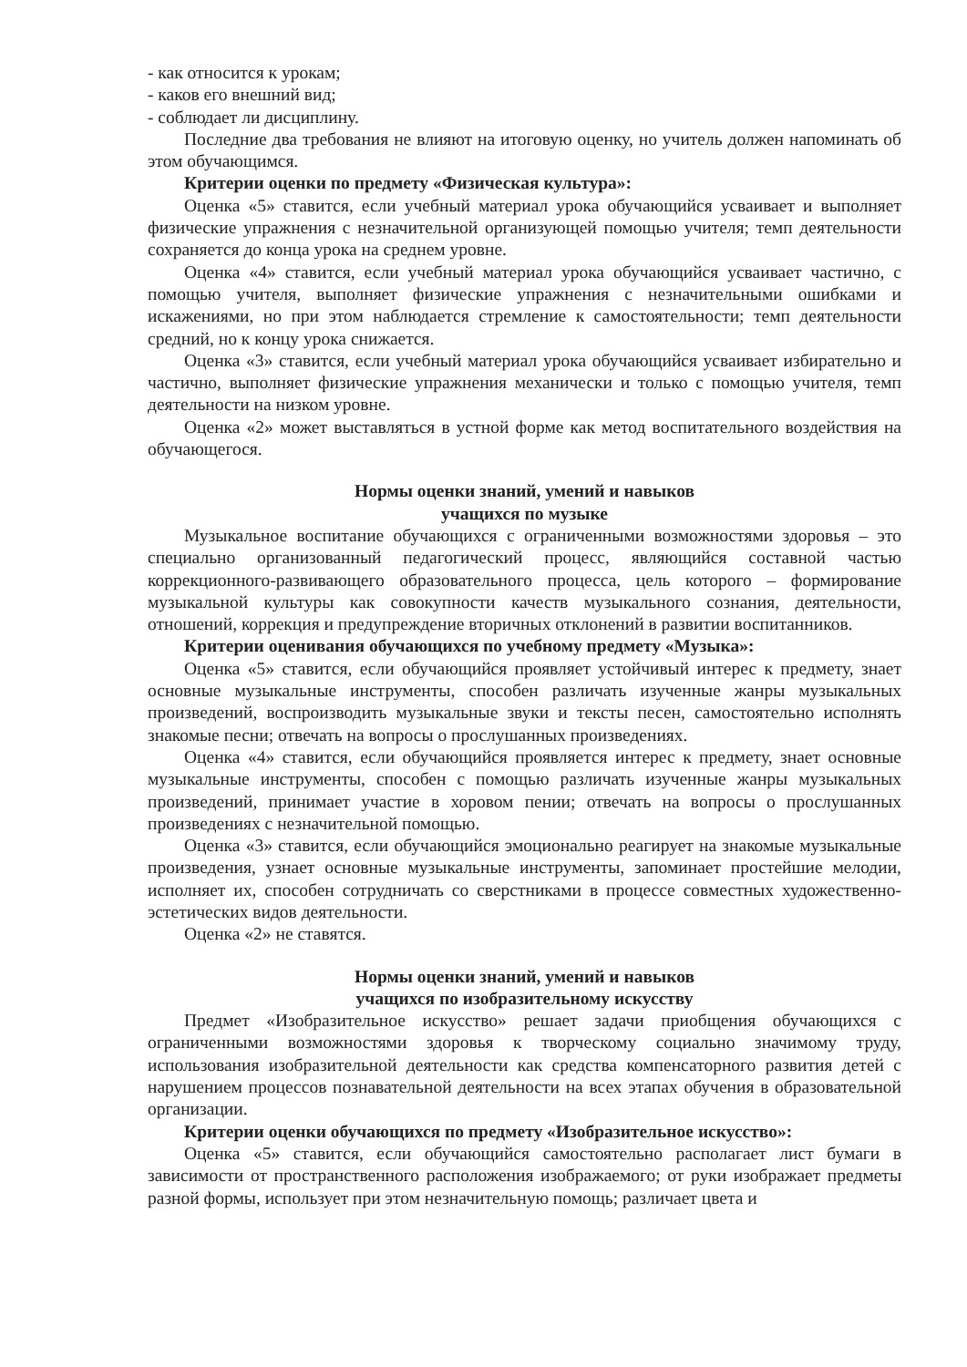- как относится к урокам;
- каков его внешний вид;
- соблюдает ли дисциплину.
Последние два требования не влияют на итоговую оценку, но учитель должен напоминать об этом обучающимся.
Критерии оценки по предмету «Физическая культура»:
Оценка «5» ставится, если учебный материал урока обучающийся усваивает и выполняет физические упражнения с незначительной организующей помощью учителя; темп деятельности сохраняется до конца урока на среднем уровне.
Оценка «4» ставится, если учебный материал урока обучающийся усваивает частично, с помощью учителя, выполняет физические упражнения с незначительными ошибками и искажениями, но при этом наблюдается стремление к самостоятельности; темп деятельности средний, но к концу урока снижается.
Оценка «3» ставится, если учебный материал урока обучающийся усваивает избирательно и частично, выполняет физические упражнения механически и только с помощью учителя, темп деятельности на низком уровне.
Оценка «2» может выставляться в устной форме как метод воспитательного воздействия на обучающегося.
Нормы оценки знаний, умений и навыков
учащихся по музыке
Музыкальное воспитание обучающихся с ограниченными возможностями здоровья – это специально организованный педагогический процесс, являющийся составной частью коррекционного-развивающего образовательного процесса, цель которого – формирование музыкальной культуры как совокупности качеств музыкального сознания, деятельности, отношений, коррекция и предупреждение вторичных отклонений в развитии воспитанников.
Критерии оценивания обучающихся по учебному предмету «Музыка»:
Оценка «5» ставится, если обучающийся проявляет устойчивый интерес к предмету, знает основные музыкальные инструменты, способен различать изученные жанры музыкальных произведений, воспроизводить музыкальные звуки и тексты песен, самостоятельно исполнять знакомые песни; отвечать на вопросы о прослушанных произведениях.
Оценка «4» ставится, если обучающийся проявляется интерес к предмету, знает основные музыкальные инструменты, способен с помощью различать изученные жанры музыкальных произведений, принимает участие в хоровом пении; отвечать на вопросы о прослушанных произведениях с незначительной помощью.
Оценка «3» ставится, если обучающийся эмоционально реагирует на знакомые музыкальные произведения, узнает основные музыкальные инструменты, запоминает простейшие мелодии, исполняет их, способен сотрудничать со сверстниками в процессе совместных художественно-эстетических видов деятельности.
Оценка «2» не ставятся.
Нормы оценки знаний, умений и навыков
учащихся по изобразительному искусству
Предмет «Изобразительное искусство» решает задачи приобщения обучающихся с ограниченными возможностями здоровья к творческому социально значимому труду, использования изобразительной деятельности как средства компенсаторного развития детей с нарушением процессов познавательной деятельности на всех этапах обучения в образовательной организации.
Критерии оценки обучающихся по предмету «Изобразительное искусство»:
Оценка «5» ставится, если обучающийся самостоятельно располагает лист бумаги в зависимости от пространственного расположения изображаемого; от руки изображает предметы разной формы, использует при этом незначительную помощь; различает цвета и